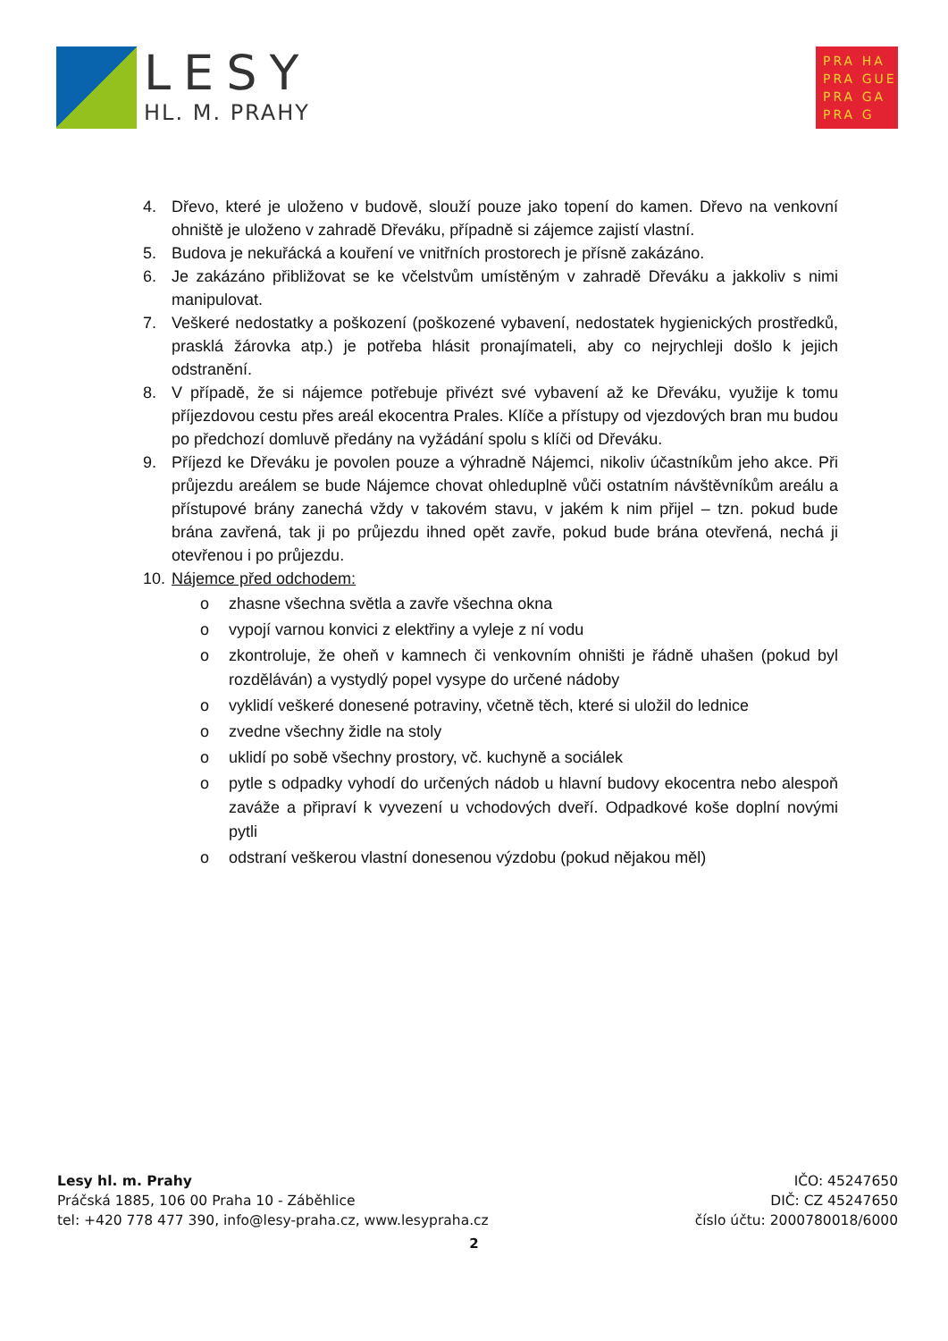LESY
HL. M. PRAHY
PRA HA
PRA GUE
PRA GA
PRA G
4. Dřevo, které je uloženo v budově, slouží pouze jako topení do kamen. Dřevo na venkovní ohniště je uloženo v zahradě Dřeváku, případně si zájemce zajistí vlastní.
5. Budova je nekuřácká a kouření ve vnitřních prostorech je přísně zakázáno.
6. Je zakázáno přibližovat se ke včelstvům umístěným v zahradě Dřeváku a jakkoliv s nimi manipulovat.
7. Veškeré nedostatky a poškození (poškozené vybavení, nedostatek hygienických prostředků, prasklá žárovka atp.) je potřeba hlásit pronajímateli, aby co nejrychleji došlo k jejich odstranění.
8. V případě, že si nájemce potřebuje přivézt své vybavení až ke Dřeváku, využije k tomu příjezdovou cestu přes areál ekocentra Prales. Klíče a přístupy od vjezdových bran mu budou po předchozí domluvě předány na vyžádání spolu s klíči od Dřeváku.
9. Příjezd ke Dřeváku je povolen pouze a výhradně Nájemci, nikoliv účastníkům jeho akce. Při průjezdu areálem se bude Nájemce chovat ohleduplně vůči ostatním návštěvníkům areálu a přístupové brány zanechá vždy v takovém stavu, v jakém k nim přijel – tzn. pokud bude brána zavřená, tak ji po průjezdu ihned opět zavře, pokud bude brána otevřená, nechá ji otevřenou i po průjezdu.
10. Nájemce před odchodem:
o zhasne všechna světla a zavře všechna okna
o vypojí varnou konvici z elektřiny a vyleje z ní vodu
o zkontroluje, že oheň v kamnech či venkovním ohništi je řádně uhašen (pokud byl rozděláván) a vystydlý popel vysype do určené nádoby
o vyklidí veškeré donesené potraviny, včetně těch, které si uložil do lednice
o zvedne všechny židle na stoly
o uklidí po sobě všechny prostory, vč. kuchyně a sociálek
o pytle s odpadky vyhodí do určených nádob u hlavní budovy ekocentra nebo alespoň zaváže a připraví k vyvezení u vchodových dveří. Odpadkové koše doplní novými pytli
o odstraní veškerou vlastní donesenou výzdobu (pokud nějakou měl)
Lesy hl. m. Prahy
Práčská 1885, 106 00 Praha 10 - Záběhlice
tel: +420 778 477 390, info@lesy-praha.cz, www.lesypraha.cz
IČO: 45247650
DIČ: CZ 45247650
číslo účtu: 2000780018/6000
2